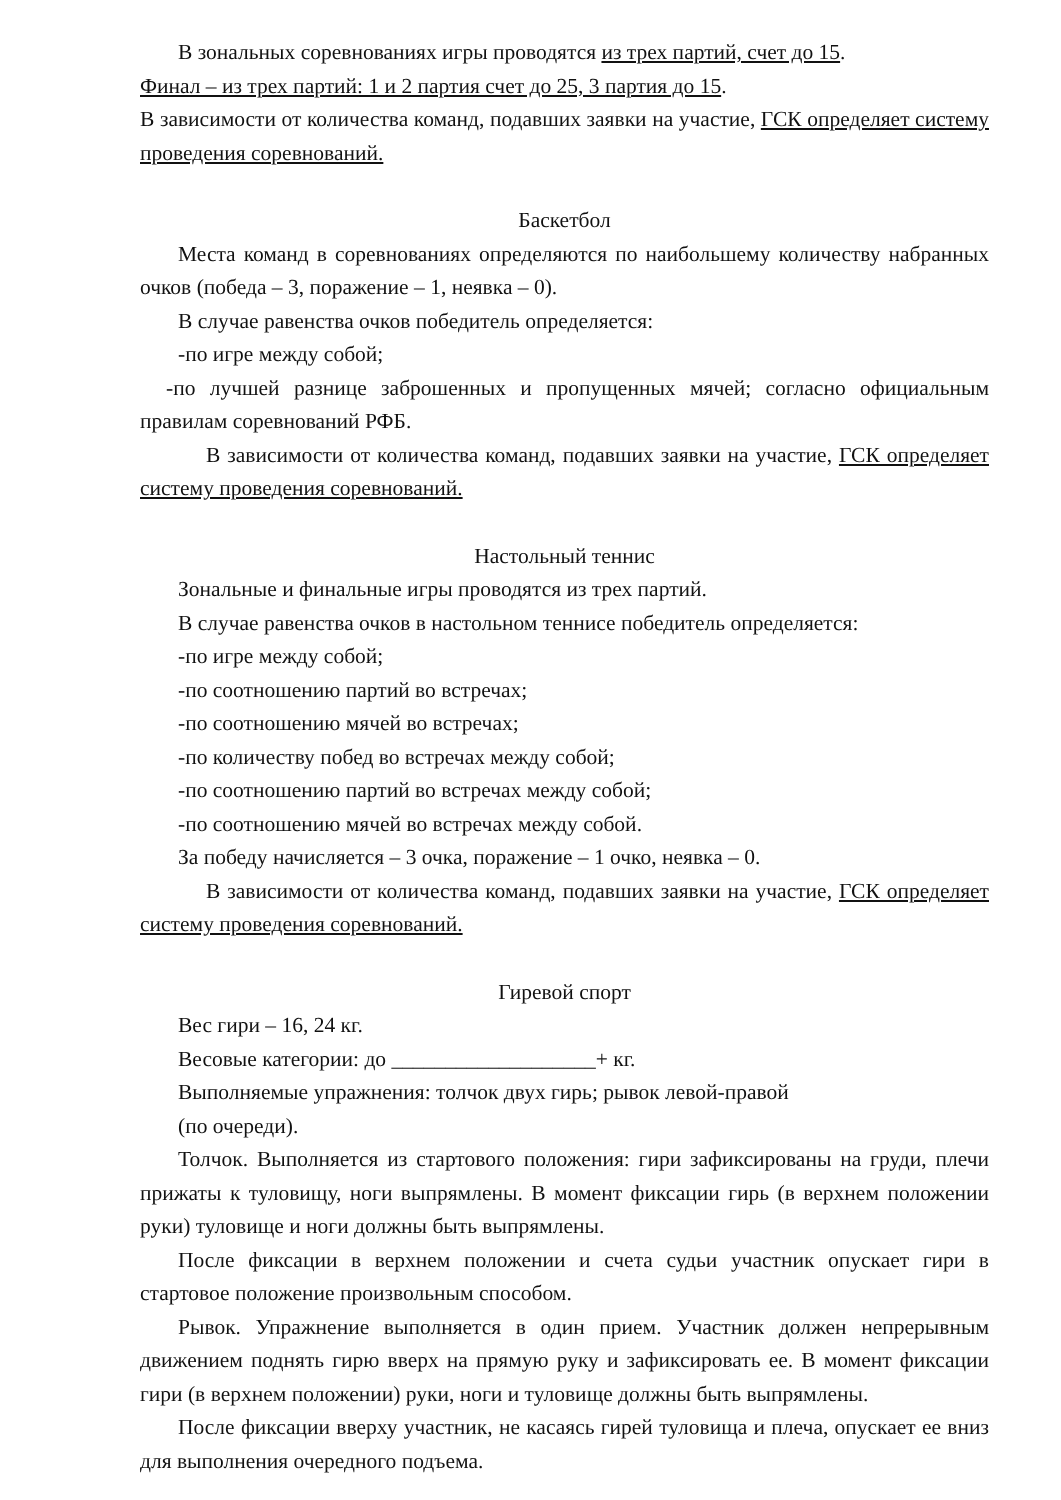В зональных соревнованиях игры проводятся из трех партий, счет до 15.
Финал – из трех партий: 1 и 2 партия счет до 25, 3 партия до 15.
В зависимости от количества команд, подавших заявки на участие, ГСК определяет систему проведения соревнований.
Баскетбол
Места команд в соревнованиях определяются по наибольшему количеству набранных очков (победа – 3, поражение – 1, неявка – 0).
В случае равенства очков победитель определяется:
-по игре между собой;
-по лучшей разнице заброшенных и пропущенных мячей; согласно официальным правилам соревнований РФБ.
В зависимости от количества команд, подавших заявки на участие, ГСК определяет систему проведения соревнований.
Настольный теннис
Зональные и финальные игры проводятся из трех партий.
В случае равенства очков в настольном теннисе победитель определяется:
-по игре между собой;
-по соотношению партий во встречах;
-по соотношению мячей во встречах;
-по количеству побед во встречах между собой;
-по соотношению партий во встречах между собой;
-по соотношению мячей во встречах между собой.
За победу начисляется – 3 очка, поражение – 1 очко, неявка – 0.
В зависимости от количества команд, подавших заявки на участие, ГСК определяет систему проведения соревнований.
Гиревой спорт
Вес гири – 16, 24 кг.
Весовые категории: до ___________________+ кг.
Выполняемые упражнения: толчок двух гирь; рывок левой-правой
(по очереди).
Толчок. Выполняется из стартового положения: гири зафиксированы на груди, плечи прижаты к туловищу, ноги выпрямлены. В момент фиксации гирь (в верхнем положении руки) туловище и ноги должны быть выпрямлены.
После фиксации в верхнем положении и счета судьи участник опускает гири в стартовое положение произвольным способом.
Рывок. Упражнение выполняется в один прием. Участник должен непрерывным движением поднять гирю вверх на прямую руку и зафиксировать ее. В момент фиксации гири (в верхнем положении) руки, ноги и туловище должны быть выпрямлены.
После фиксации вверху участник, не касаясь гирей туловища и плеча, опускает ее вниз для выполнения очередного подъема.